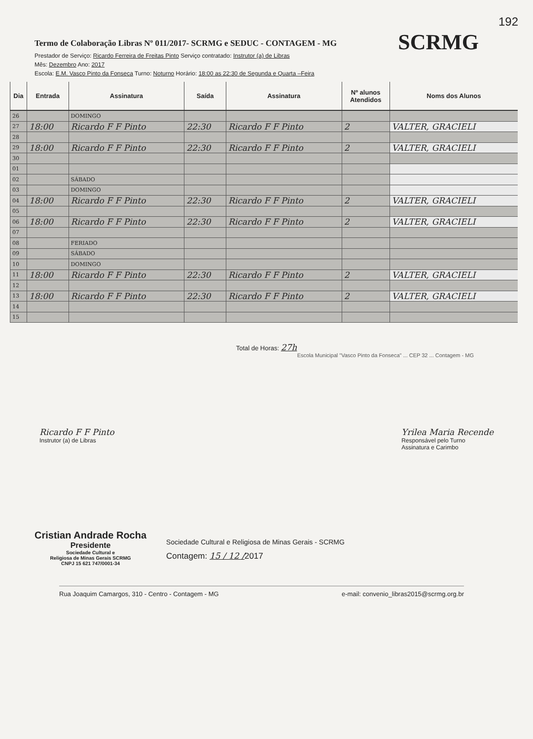192
SCRMG
Termo de Colaboração Libras Nº 011/2017- SCRMG e SEDUC - CONTAGEM - MG
Prestador de Serviço: Ricardo Ferreira de Freitas Pinto Serviço contratado: Instrutor (a) de Libras
Mês: Dezembro Ano: 2017
Escola: E.M. Vasco Pinto da Fonseca Turno: Noturno Horário: 18:00 as 22:30 de Segunda e Quarta –Feira
| Dia | Entrada | Assinatura | Saída | Assinatura | Nº alunos Atendidos | Noms dos Alunos |
| --- | --- | --- | --- | --- | --- | --- |
| 26 | | DOMINGO | | | | |
| 27 | 18:00 | Ricardo F F Pinto | 22:30 | Ricardo F F Pinto | 2 | VALTER, GRACIELI |
| 28 | | | | | | |
| 29 | 18:00 | Ricardo F F Pinto | 22:30 | Ricardo F F Pinto | 2 | VALTER, GRACIELI |
| 30 | | | | | | |
| 01 | | | | | | |
| 02 | | SÁBADO | | | | |
| 03 | | DOMINGO | | | | |
| 04 | 18:00 | Ricardo F F Pinto | 22:30 | Ricardo F F Pinto | 2 | VALTER, GRACIELI |
| 05 | | | | | | |
| 06 | 18:00 | Ricardo F F Pinto | 22:30 | Ricardo F F Pinto | 2 | VALTER, GRACIELI |
| 07 | | | | | | |
| 08 | | FERIADO | | | | |
| 09 | | SÁBADO | | | | |
| 10 | | DOMINGO | | | | |
| 11 | 18:00 | Ricardo F F Pinto | 22:30 | Ricardo F F Pinto | 2 | VALTER, GRACIELI |
| 12 | | | | | | |
| 13 | 18:00 | Ricardo F F Pinto | 22:30 | Ricardo F F Pinto | 2 | VALTER, GRACIELI |
| 14 | | | | | | |
| 15 | | | | | | |
Total de Horas: 27h
Escola Municipal "Vasco Pinto da Fonseca" ... CEP 32 ... Contagem - MG
Ricardo F F Pinto
Instrutor (a) de Libras
Yrilea Maria Recende
Responsável pelo Turno
Assinatura e Carimbo
Cristian Andrade Rocha
Presidente
Sociedade Cultural e
Religiosa de Minas Gerais SCRMG
CNPJ 15 621 747/0001-34
Sociedade Cultural e Religiosa de Minas Gerais - SCRMG
Contagem: 15 / 12 /2017
Rua Joaquim Camargos, 310 - Centro - Contagem - MG e-mail: convenio_libras2015@scrmg.org.br